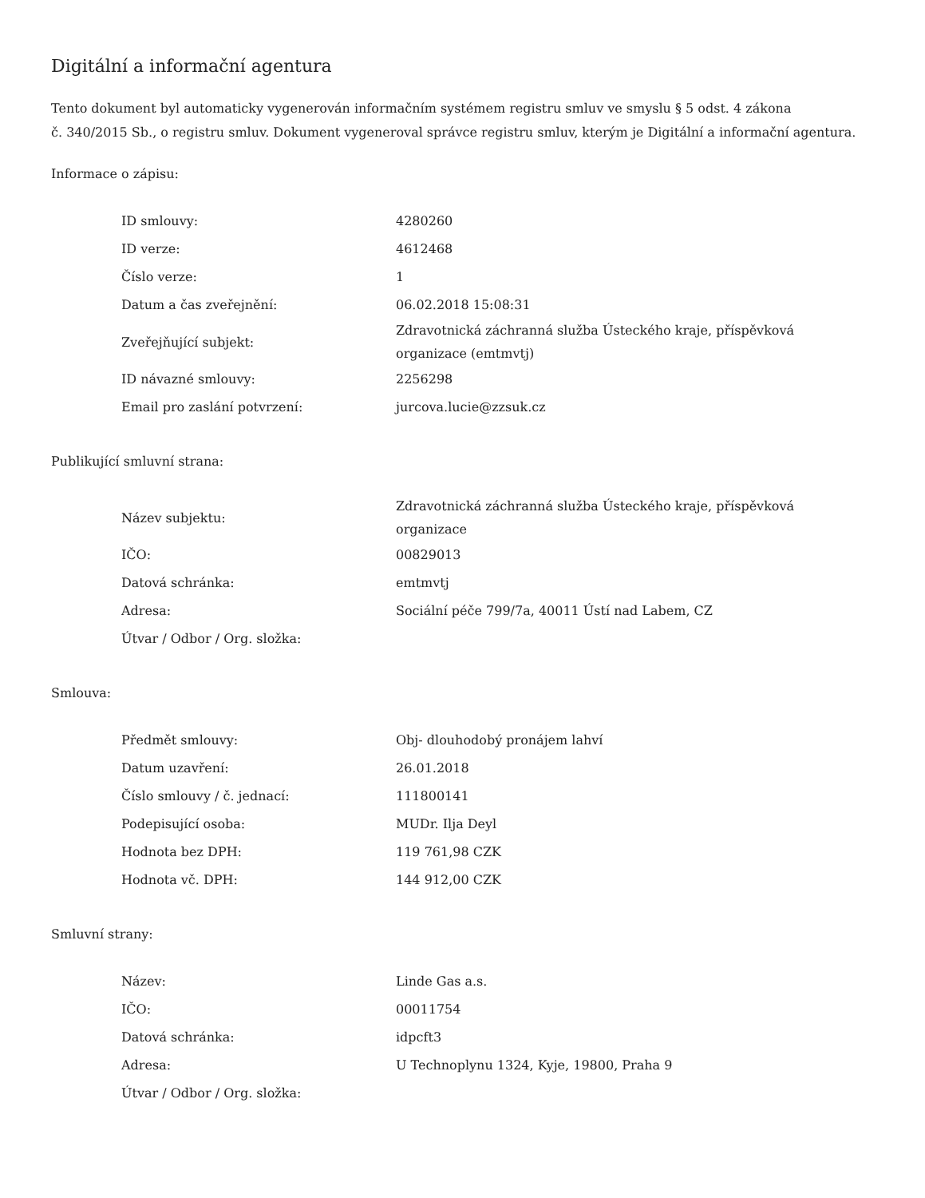Digitální a informační agentura
Tento dokument byl automaticky vygenerován informačním systémem registru smluv ve smyslu § 5 odst. 4 zákona
č. 340/2015 Sb., o registru smluv. Dokument vygeneroval správce registru smluv, kterým je Digitální a informační agentura.
Informace o zápisu:
| ID smlouvy: | 4280260 |
| ID verze: | 4612468 |
| Číslo verze: | 1 |
| Datum a čas zveřejnění: | 06.02.2018 15:08:31 |
| Zveřejňující subjekt: | Zdravotnická záchranná služba Ústeckého kraje, příspěvková organizace (emtmvtj) |
| ID návazné smlouvy: | 2256298 |
| Email pro zaslání potvrzení: | jurcova.lucie@zzsuk.cz |
Publikující smluvní strana:
| Název subjektu: | Zdravotnická záchranná služba Ústeckého kraje, příspěvková organizace |
| IČO: | 00829013 |
| Datová schránka: | emtmvtj |
| Adresa: | Sociální péče 799/7a, 40011 Ústí nad Labem, CZ |
| Útvar / Odbor / Org. složka: | |
Smlouva:
| Předmět smlouvy: | Obj- dlouhodobý pronájem lahví |
| Datum uzavření: | 26.01.2018 |
| Číslo smlouvy / č. jednací: | 111800141 |
| Podepisující osoba: | MUDr. Ilja Deyl |
| Hodnota bez DPH: | 119 761,98 CZK |
| Hodnota vč. DPH: | 144 912,00 CZK |
Smluvní strany:
| Název: | Linde Gas a.s. |
| IČO: | 00011754 |
| Datová schránka: | idpcft3 |
| Adresa: | U Technoplynu 1324, Kyje, 19800, Praha 9 |
| Útvar / Odbor / Org. složka: | |